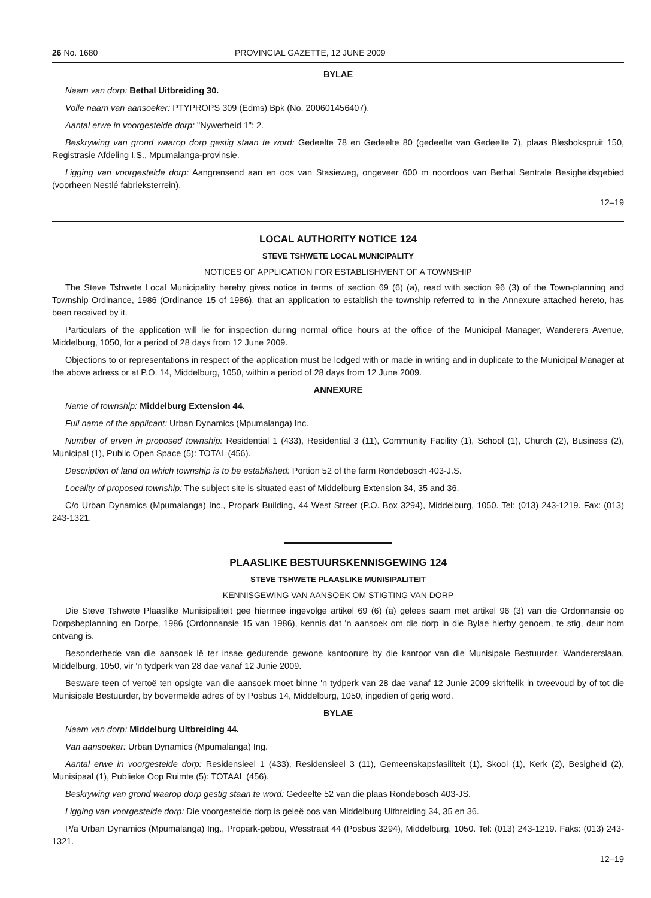26 No. 1680 PROVINCIAL GAZETTE, 12 JUNE 2009
BYLAE
Naam van dorp: Bethal Uitbreiding 30.
Volle naam van aansoeker: PTYPROPS 309 (Edms) Bpk (No. 200601456407).
Aantal erwe in voorgestelde dorp: "Nywerheid 1": 2.
Beskrywing van grond waarop dorp gestig staan te word: Gedeelte 78 en Gedeelte 80 (gedeelte van Gedeelte 7), plaas Blesbokspruit 150, Registrasie Afdeling I.S., Mpumalanga-provinsie.
Ligging van voorgestelde dorp: Aangrensend aan en oos van Stasieweg, ongeveer 600 m noordoos van Bethal Sentrale Besigheidsgebied (voorheen Nestlé fabrieksterrein).
12–19
LOCAL AUTHORITY NOTICE 124
STEVE TSHWETE LOCAL MUNICIPALITY
NOTICES OF APPLICATION FOR ESTABLISHMENT OF A TOWNSHIP
The Steve Tshwete Local Municipality hereby gives notice in terms of section 69 (6) (a), read with section 96 (3) of the Town-planning and Township Ordinance, 1986 (Ordinance 15 of 1986), that an application to establish the township referred to in the Annexure attached hereto, has been received by it.
Particulars of the application will lie for inspection during normal office hours at the office of the Municipal Manager, Wanderers Avenue, Middelburg, 1050, for a period of 28 days from 12 June 2009.
Objections to or representations in respect of the application must be lodged with or made in writing and in duplicate to the Municipal Manager at the above adress or at P.O. 14, Middelburg, 1050, within a period of 28 days from 12 June 2009.
ANNEXURE
Name of township: Middelburg Extension 44.
Full name of the applicant: Urban Dynamics (Mpumalanga) Inc.
Number of erven in proposed township: Residential 1 (433), Residential 3 (11), Community Facility (1), School (1), Church (2), Business (2), Municipal (1), Public Open Space (5): TOTAL (456).
Description of land on which township is to be established: Portion 52 of the farm Rondebosch 403-J.S.
Locality of proposed township: The subject site is situated east of Middelburg Extension 34, 35 and 36.
C/o Urban Dynamics (Mpumalanga) Inc., Propark Building, 44 West Street (P.O. Box 3294), Middelburg, 1050. Tel: (013) 243-1219. Fax: (013) 243-1321.
PLAASLIKE BESTUURSKENNISGEWING 124
STEVE TSHWETE PLAASLIKE MUNISIPALITEIT
KENNISGEWING VAN AANSOEK OM STIGTING VAN DORP
Die Steve Tshwete Plaaslike Munisipaliteit gee hiermee ingevolge artikel 69 (6) (a) gelees saam met artikel 96 (3) van die Ordonnansie op Dorpsbeplanning en Dorpe, 1986 (Ordonnansie 15 van 1986), kennis dat 'n aansoek om die dorp in die Bylae hierby genoem, te stig, deur hom ontvang is.
Besonderhede van die aansoek lê ter insae gedurende gewone kantoorure by die kantoor van die Munisipale Bestuurder, Wandererslaan, Middelburg, 1050, vir 'n tydperk van 28 dae vanaf 12 Junie 2009.
Besware teen of vertoë ten opsigte van die aansoek moet binne 'n tydperk van 28 dae vanaf 12 Junie 2009 skriftelik in tweevoud by of tot die Munisipale Bestuurder, by bovermelde adres of by Posbus 14, Middelburg, 1050, ingedien of gerig word.
BYLAE
Naam van dorp: Middelburg Uitbreiding 44.
Van aansoeker: Urban Dynamics (Mpumalanga) Ing.
Aantal erwe in voorgestelde dorp: Residensieel 1 (433), Residensieel 3 (11), Gemeenskapsfasiliteit (1), Skool (1), Kerk (2), Besigheid (2), Munisipaal (1), Publieke Oop Ruimte (5): TOTAAL (456).
Beskrywing van grond waarop dorp gestig staan te word: Gedeelte 52 van die plaas Rondebosch 403-JS.
Ligging van voorgestelde dorp: Die voorgestelde dorp is geleë oos van Middelburg Uitbreiding 34, 35 en 36.
P/a Urban Dynamics (Mpumalanga) Ing., Propark-gebou, Wesstraat 44 (Posbus 3294), Middelburg, 1050. Tel: (013) 243-1219. Faks: (013) 243-1321.
12–19